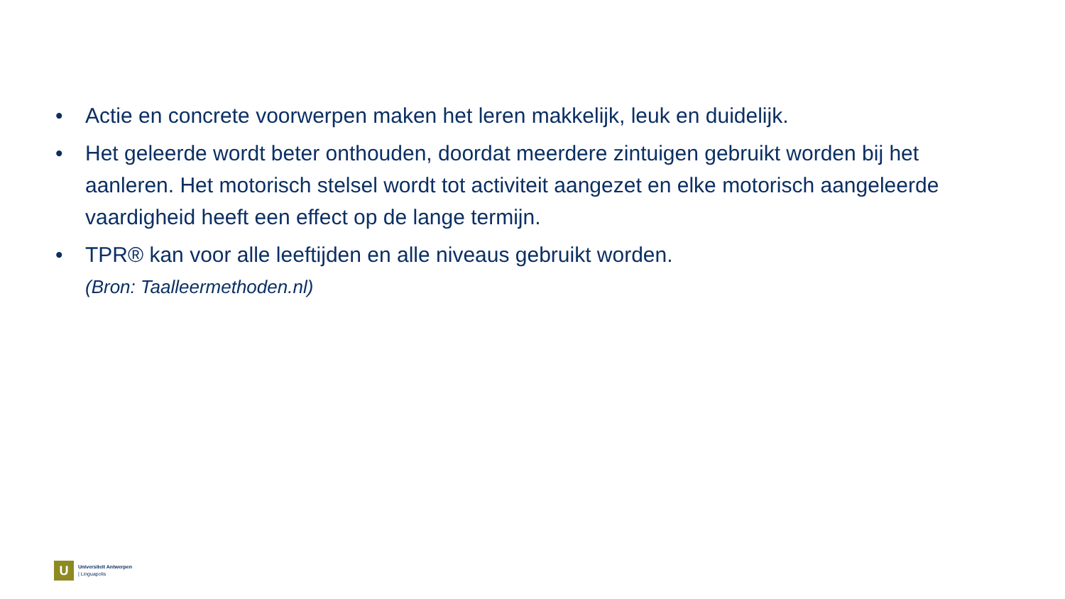• Actie en concrete voorwerpen maken het leren makkelijk, leuk en duidelijk.
• Het geleerde wordt beter onthouden, doordat meerdere zintuigen gebruikt worden bij het aanleren. Het motorisch stelsel wordt tot activiteit aangezet en elke motorisch aangeleerde vaardigheid heeft een effect op de lange termijn.
• TPR® kan voor alle leeftijden en alle niveaus gebruikt worden.
(Bron: Taalleermethoden.nl)
U
Universiteit Antwerpen
| Linguapolis